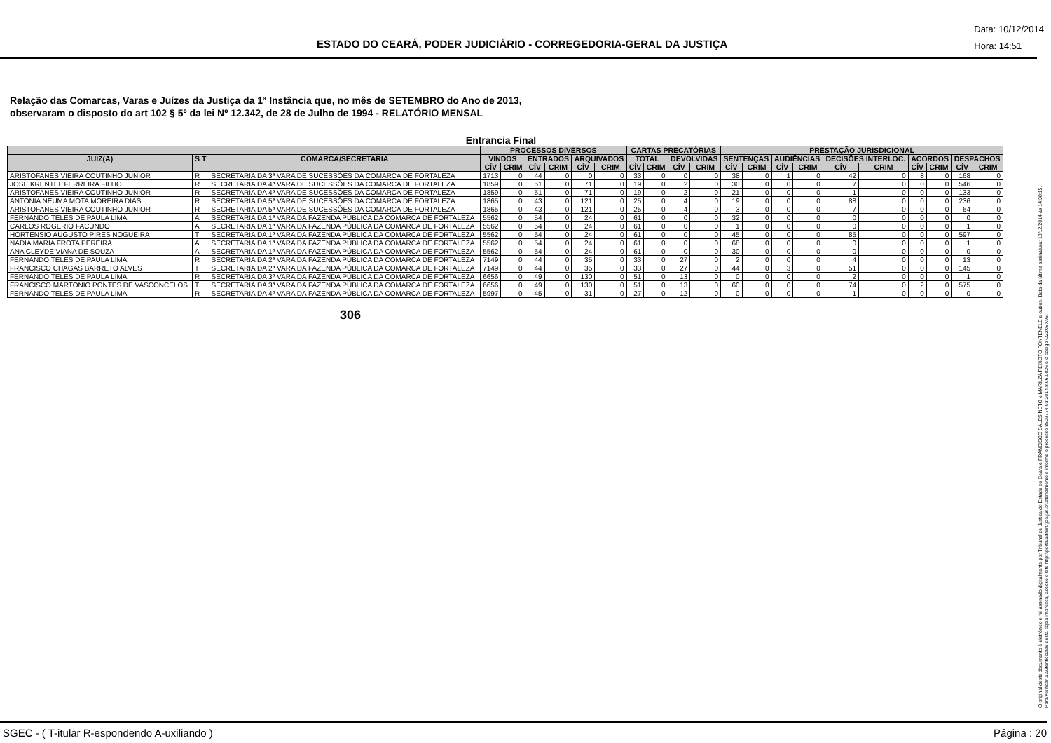ESTADO DO CEARÁ, PODER JUDICIÁRIO - CORREGEDORIA-GERAL DA JUSTIÇA
Data: 10/12/2014
Hora: 14:51
Relação das Comarcas, Varas e Juízes da Justiça da 1ª Instância que, no mês de SETEMBRO do Ano de 2013,
observaram o disposto do art 102 § 5º da lei Nº 12.342, de 28 de Julho de 1994 - RELATÓRIO MENSAL
Entrancia Final
| | | | PROCESSOS DIVERSOS | | | | | | CARTAS PRECATÓRIAS | | | | PRESTAÇÃO JURISDICIONAL | | | | | | | | | |
| --- | --- | --- | --- | --- | --- | --- | --- | --- | --- | --- | --- | --- | --- | --- | --- | --- | --- | --- | --- | --- | --- | --- |
| JUIZ(A) | S T | COMARCA/SECRETARIA | VINDOS | | ENTRADOS | | ARQUIVADOS | | TOTAL | | DEVOLVIDAS | | SENTENÇAS | | AUDIÊNCIAS | | DECISÕES INTERLOC. | | ACORDOS | | DESPACHOS | |
| | | | CÍV | CRIM | CÍV | CRIM | CÍV | CRIM | CÍV | CRIM | CÍV | CRIM | CÍV | CRIM | CÍV | CRIM | CÍV | CRIM | CÍV | CRIM | CÍV | CRIM |
| ARISTOFANES VIEIRA COUTINHO JUNIOR | R | SECRETARIA DA 3ª VARA DE SUCESSÕES DA COMARCA DE FORTALEZA | 1713 | 0 | 44 | 0 | 0 | 0 | 33 | 0 | 0 | 0 | 38 | 0 | 1 | 0 | 42 | 0 | 8 | 0 | 168 | 0 |
| JOSE KRENTEL FERREIRA FILHO | R | SECRETARIA DA 4ª VARA DE SUCESSÕES DA COMARCA DE FORTALEZA | 1859 | 0 | 51 | 0 | 71 | 0 | 19 | 0 | 2 | 0 | 30 | 0 | 0 | 0 | 7 | 0 | 0 | 0 | 546 | 0 |
| ARISTOFANES VIEIRA COUTINHO JUNIOR | R | SECRETARIA DA 4ª VARA DE SUCESSÕES DA COMARCA DE FORTALEZA | 1859 | 0 | 51 | 0 | 71 | 0 | 19 | 0 | 2 | 0 | 21 | 0 | 0 | 0 | 1 | 0 | 0 | 0 | 133 | 0 |
| ANTONIA NEUMA MOTA MOREIRA DIAS | R | SECRETARIA DA 5ª VARA DE SUCESSÕES DA COMARCA DE FORTALEZA | 1865 | 0 | 43 | 0 | 121 | 0 | 25 | 0 | 4 | 0 | 19 | 0 | 0 | 0 | 88 | 0 | 0 | 0 | 236 | 0 |
| ARISTOFANES VIEIRA COUTINHO JUNIOR | R | SECRETARIA DA 5ª VARA DE SUCESSÕES DA COMARCA DE FORTALEZA | 1865 | 0 | 43 | 0 | 121 | 0 | 25 | 0 | 4 | 0 | 3 | 0 | 0 | 0 | 7 | 0 | 0 | 0 | 64 | 0 |
| FERNANDO TELES DE PAULA LIMA | A | SECRETARIA DA 1ª VARA DA FAZENDA PÚBLICA DA COMARCA DE FORTALEZA | 5562 | 0 | 54 | 0 | 24 | 0 | 61 | 0 | 0 | 0 | 32 | 0 | 0 | 0 | 0 | 0 | 0 | 0 | 0 | 0 |
| CARLOS ROGERIO FACUNDO | A | SECRETARIA DA 1ª VARA DA FAZENDA PÚBLICA DA COMARCA DE FORTALEZA | 5562 | 0 | 54 | 0 | 24 | 0 | 61 | 0 | 0 | 0 | 1 | 0 | 0 | 0 | 0 | 0 | 0 | 0 | 1 | 0 |
| HORTENSIO AUGUSTO PIRES NOGUEIRA | T | SECRETARIA DA 1ª VARA DA FAZENDA PÚBLICA DA COMARCA DE FORTALEZA | 5562 | 0 | 54 | 0 | 24 | 0 | 61 | 0 | 0 | 0 | 45 | 0 | 0 | 0 | 85 | 0 | 0 | 0 | 597 | 0 |
| NADIA MARIA FROTA PEREIRA | A | SECRETARIA DA 1ª VARA DA FAZENDA PÚBLICA DA COMARCA DE FORTALEZA | 5562 | 0 | 54 | 0 | 24 | 0 | 61 | 0 | 0 | 0 | 68 | 0 | 0 | 0 | 0 | 0 | 0 | 0 | 1 | 0 |
| ANA CLEYDE VIANA DE SOUZA | A | SECRETARIA DA 1ª VARA DA FAZENDA PÚBLICA DA COMARCA DE FORTALEZA | 5562 | 0 | 54 | 0 | 24 | 0 | 61 | 0 | 0 | 0 | 30 | 0 | 0 | 0 | 0 | 0 | 0 | 0 | 0 | 0 |
| FERNANDO TELES DE PAULA LIMA | R | SECRETARIA DA 2ª VARA DA FAZENDA PÚBLICA DA COMARCA DE FORTALEZA | 7149 | 0 | 44 | 0 | 35 | 0 | 33 | 0 | 27 | 0 | 2 | 0 | 0 | 0 | 4 | 0 | 0 | 0 | 13 | 0 |
| FRANCISCO CHAGAS BARRETO ALVES | T | SECRETARIA DA 2ª VARA DA FAZENDA PÚBLICA DA COMARCA DE FORTALEZA | 7149 | 0 | 44 | 0 | 35 | 0 | 33 | 0 | 27 | 0 | 44 | 0 | 3 | 0 | 51 | 0 | 0 | 0 | 145 | 0 |
| FERNANDO TELES DE PAULA LIMA | R | SECRETARIA DA 3ª VARA DA FAZENDA PÚBLICA DA COMARCA DE FORTALEZA | 6656 | 0 | 49 | 0 | 130 | 0 | 51 | 0 | 13 | 0 | 0 | 0 | 0 | 0 | 2 | 0 | 0 | 0 | 1 | 0 |
| FRANCISCO MARTONIO PONTES DE VASCONCELOS | T | SECRETARIA DA 3ª VARA DA FAZENDA PÚBLICA DA COMARCA DE FORTALEZA | 6656 | 0 | 49 | 0 | 130 | 0 | 51 | 0 | 13 | 0 | 60 | 0 | 0 | 0 | 74 | 0 | 2 | 0 | 575 | 0 |
| FERNANDO TELES DE PAULA LIMA | R | SECRETARIA DA 4ª VARA DA FAZENDA PÚBLICA DA COMARCA DE FORTALEZA | 5997 | 0 | 45 | 0 | 31 | 0 | 27 | 0 | 12 | 0 | 0 | 0 | 0 | 0 | 1 | 0 | 0 | 0 | 0 | 0 |
306
O original deste documento é eletrônico e foi assinado digitalmente por Tribunal de Justica do Estado do Ceara e FRANCISCO SALES NETO e MARILZA PEIXOTO FONTENELE e outros. Data da última assinatura: 18/12/2014 às 14:38:15.
Para verificar a autenticidade desta cópia impressa, acesse o site http://portaladmin.tjce.jus.br/atendimento e informe o processo 8502774-93.2014.8.06.0026 e o código OZ20SX96.
SGEC - ( T-itular R-espondendo A-uxiliando ) Página : 20